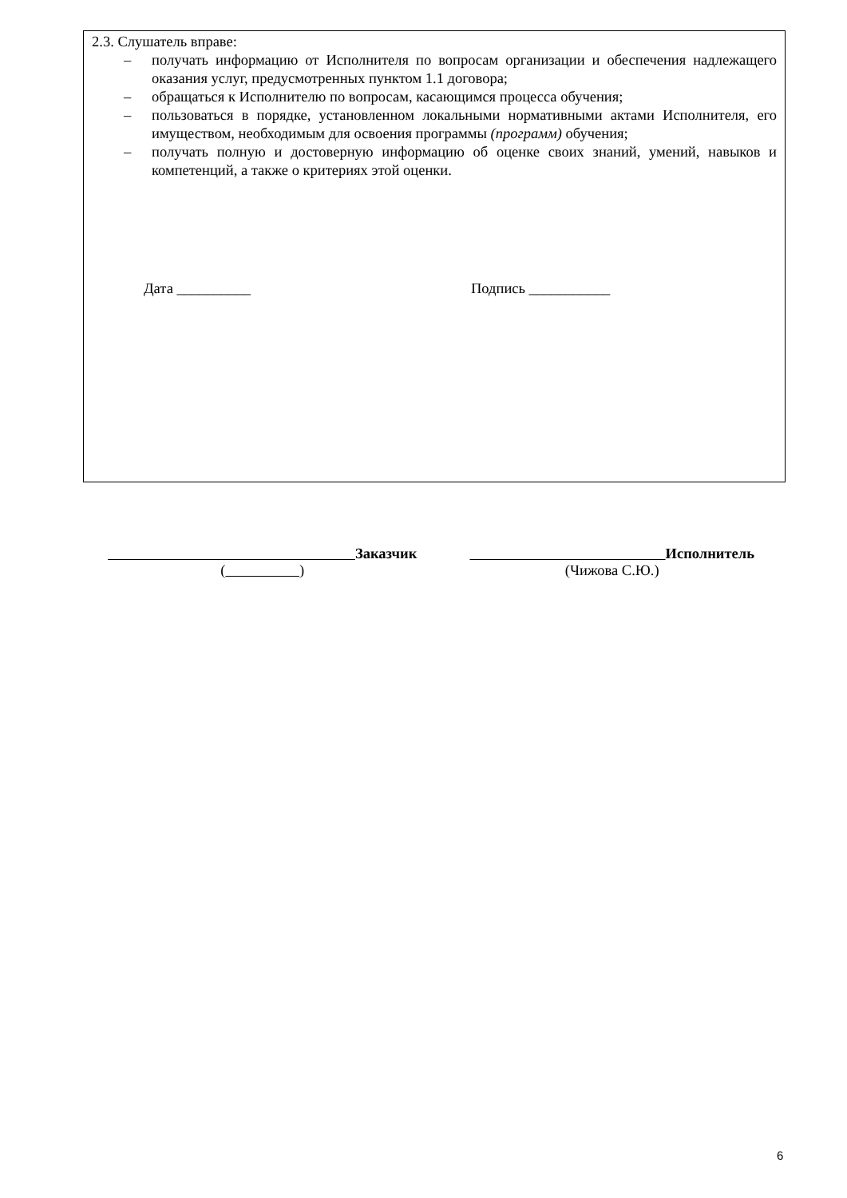2.3. Слушатель вправе:
– получать информацию от Исполнителя по вопросам организации и обеспечения надлежащего оказания услуг, предусмотренных пунктом 1.1 договора;
– обращаться к Исполнителю по вопросам, касающимся процесса обучения;
– пользоваться в порядке, установленном локальными нормативными актами Исполнителя, его имуществом, необходимым для освоения программы (программ) обучения;
– получать полную и достоверную информацию об оценке своих знаний, умений, навыков и компетенций, а также о критериях этой оценки.
Дата __________ Подпись ___________
Заказчик
( )
Исполнитель
(Чижова С.Ю.)
6